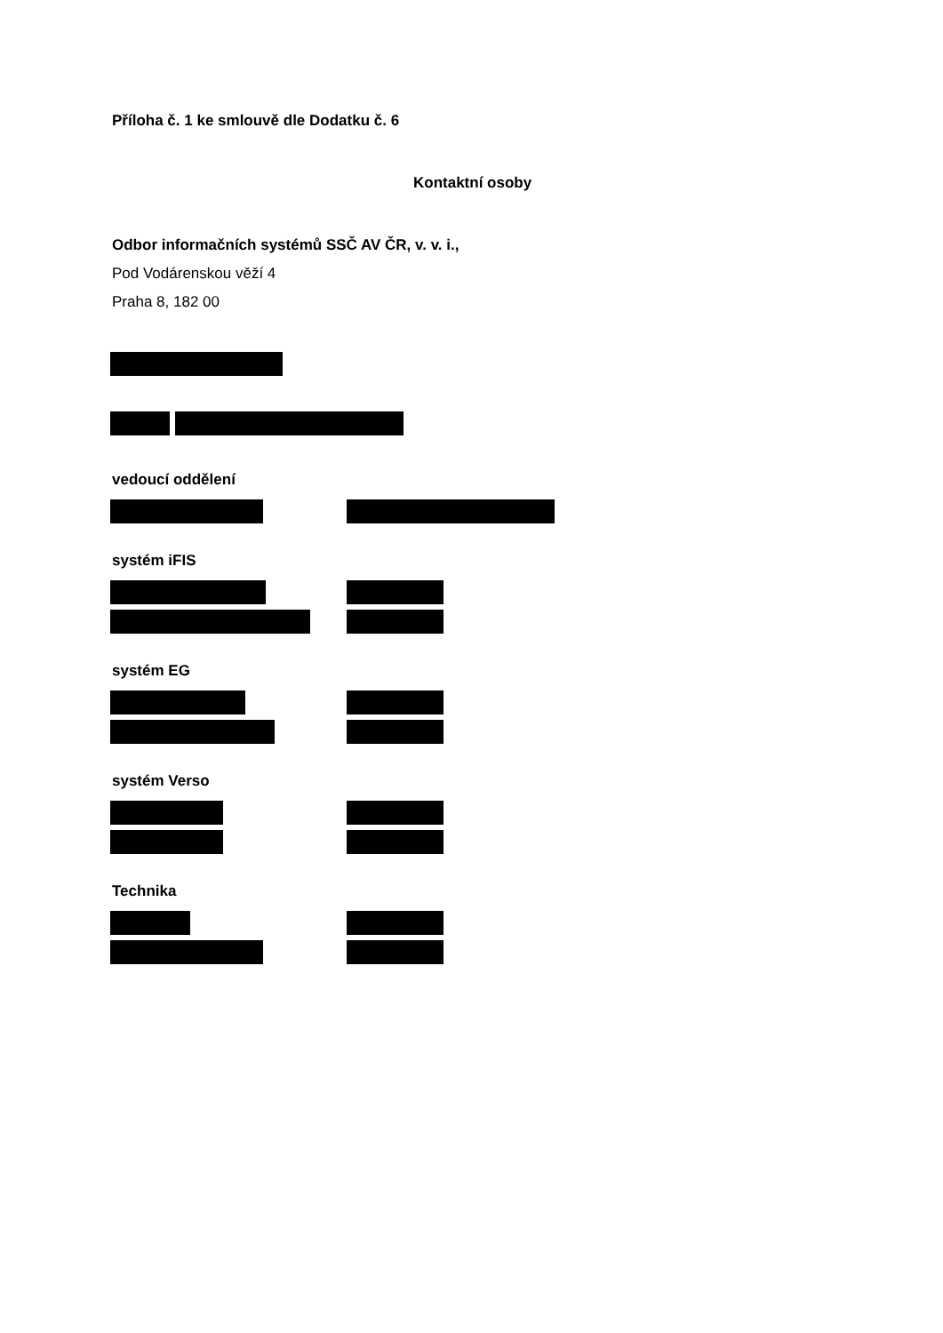Příloha č. 1 ke smlouvě dle Dodatku č. 6
Kontaktní osoby
Odbor informačních systémů SSČ AV ČR, v. v. i.,
Pod Vodárenskou věží 4
Praha 8, 182 00
vedoucí oddělení
systém iFIS
systém EG
systém Verso
Technika